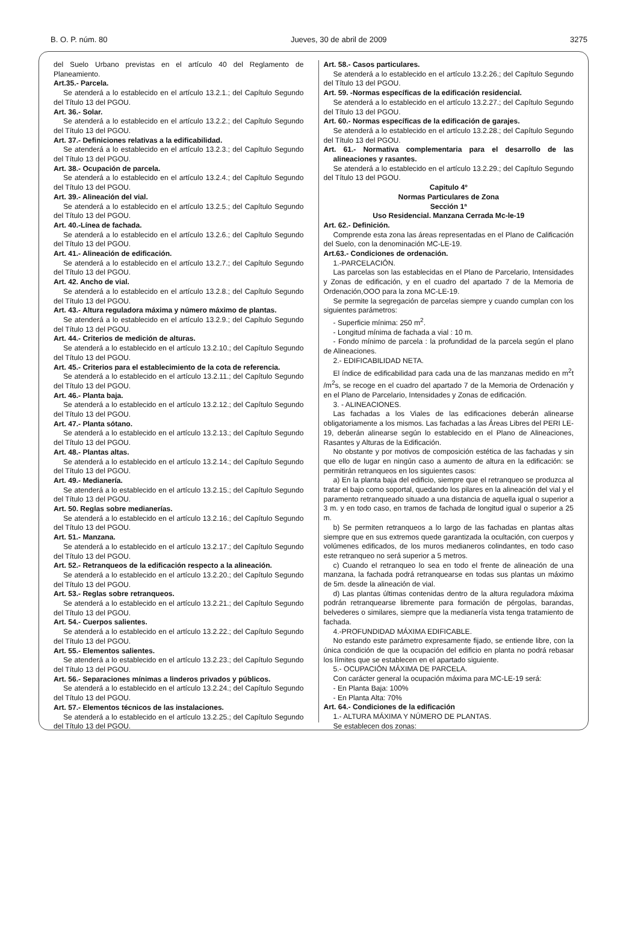B. O. P. núm. 80 Jueves, 30 de abril de 2009 3275
del Suelo Urbano previstas en el artículo 40 del Reglamento de Planeamiento.
Art.35.- Parcela.
Se atenderá a lo establecido en el artículo 13.2.1.; del Capítulo Segundo del Título 13 del PGOU.
Art. 36.- Solar.
Se atenderá a lo establecido en el artículo 13.2.2.; del Capítulo Segundo del Título 13 del PGOU.
Art. 37.- Definiciones relativas a la edificabilidad.
Se atenderá a lo establecido en el artículo 13.2.3.; del Capítulo Segundo del Título 13 del PGOU.
Art. 38.- Ocupación de parcela.
Se atenderá a lo establecido en el artículo 13.2.4.; del Capítulo Segundo del Título 13 del PGOU.
Art. 39.- Alineación del vial.
Se atenderá a lo establecido en el artículo 13.2.5.; del Capítulo Segundo del Título 13 del PGOU.
Art. 40.-Línea de fachada.
Se atenderá a lo establecido en el artículo 13.2.6.; del Capítulo Segundo del Título 13 del PGOU.
Art. 41.- Alineación de edificación.
Se atenderá a lo establecido en el artículo 13.2.7.; del Capítulo Segundo del Título 13 del PGOU.
Art. 42. Ancho de vial.
Se atenderá a lo establecido en el artículo 13.2.8.; del Capítulo Segundo del Título 13 del PGOU.
Art. 43.- Altura reguladora máxima y número máximo de plantas.
Se atenderá a lo establecido en el artículo 13.2.9.; del Capítulo Segundo del Título 13 del PGOU.
Art. 44.- Criterios de medición de alturas.
Se atenderá a lo establecido en el artículo 13.2.10.; del Capítulo Segundo del Título 13 del PGOU.
Art. 45.- Criterios para el establecimiento de la cota de referencia.
Se atenderá a lo establecido en el artículo 13.2.11.; del Capítulo Segundo del Título 13 del PGOU.
Art. 46.- Planta baja.
Se atenderá a lo establecido en el artículo 13.2.12.; del Capítulo Segundo del Título 13 del PGOU.
Art. 47.- Planta sótano.
Se atenderá a lo establecido en el artículo 13.2.13.; del Capítulo Segundo del Título 13 del PGOU.
Art. 48.- Plantas altas.
Se atenderá a lo establecido en el artículo 13.2.14.; del Capítulo Segundo del Título 13 del PGOU.
Art. 49.- Medianería.
Se atenderá a lo establecido en el artículo 13.2.15.; del Capítulo Segundo del Título 13 del PGOU.
Art. 50. Reglas sobre medianerías.
Se atenderá a lo establecido en el artículo 13.2.16.; del Capítulo Segundo del Título 13 del PGOU.
Art. 51.- Manzana.
Se atenderá a lo establecido en el artículo 13.2.17.; del Capítulo Segundo del Título 13 del PGOU.
Art. 52.- Retranqueos de la edificación respecto a la alineación.
Se atenderá a lo establecido en el artículo 13.2.20.; del Capítulo Segundo del Título 13 del PGOU.
Art. 53.- Reglas sobre retranqueos.
Se atenderá a lo establecido en el artículo 13.2.21.; del Capítulo Segundo del Título 13 del PGOU.
Art. 54.- Cuerpos salientes.
Se atenderá a lo establecido en el artículo 13.2.22.; del Capítulo Segundo del Título 13 del PGOU.
Art. 55.- Elementos salientes.
Se atenderá a lo establecido en el artículo 13.2.23.; del Capítulo Segundo del Título 13 del PGOU.
Art. 56.- Separaciones mínimas a linderos privados y públicos.
Se atenderá a lo establecido en el artículo 13.2.24.; del Capítulo Segundo del Título 13 del PGOU.
Art. 57.- Elementos técnicos de las instalaciones.
Se atenderá a lo establecido en el artículo 13.2.25.; del Capítulo Segundo del Título 13 del PGOU.
Art. 58.- Casos particulares.
Se atenderá a lo establecido en el artículo 13.2.26.; del Capítulo Segundo del Título 13 del PGOU.
Art. 59. -Normas específicas de la edificación residencial.
Se atenderá a lo establecido en el artículo 13.2.27.; del Capítulo Segundo del Título 13 del PGOU.
Art. 60.- Normas específicas de la edificación de garajes.
Se atenderá a lo establecido en el artículo 13.2.28.; del Capítulo Segundo del Título 13 del PGOU.
Art. 61.- Normativa complementaria para el desarrollo de las alineaciones y rasantes.
Se atenderá a lo establecido en el artículo 13.2.29.; del Capítulo Segundo del Título 13 del PGOU.
Capitulo 4º
Normas Particulares de Zona
Sección 1ª
Uso Residencial. Manzana Cerrada Mc-le-19
Art. 62.- Definición.
Comprende esta zona las áreas representadas en el Plano de Calificación del Suelo, con la denominación MC-LE-19.
Art.63.- Condiciones de ordenación.
1.-PARCELACIÓN.
Las parcelas son las establecidas en el Plano de Parcelario, Intensidades y Zonas de edificación, y en el cuadro del apartado 7 de la Memoria de Ordenación,OOO para la zona MC-LE-19.
Se permite la segregación de parcelas siempre y cuando cumplan con los siguientes parámetros:
- Superficie mínima: 250 m<sup>2</sup>.
- Longitud mínima de fachada a vial : 10 m.
- Fondo mínimo de parcela : la profundidad de la parcela según el plano de Alineaciones.
2.- EDIFICABILIDAD NETA.
El índice de edificabilidad para cada una de las manzanas medido en m<sup>2</sup>t /m<sup>2</sup>s, se recoge en el cuadro del apartado 7 de la Memoria de Ordenación y en el Plano de Parcelario, Intensidades y Zonas de edificación.
3. - ALINEACIONES.
Las fachadas a los Viales de las edificaciones deberán alinearse obligatoriamente a los mismos. Las fachadas a las Áreas Libres del PERI LE-19, deberán alinearse según lo establecido en el Plano de Alineaciones, Rasantes y Alturas de la Edificación.
No obstante y por motivos de composición estética de las fachadas y sin que ello de lugar en ningún caso a aumento de altura en la edificación: se permitirán retranqueos en los siguientes casos:
a) En la planta baja del edificio, siempre que el retranqueo se produzca al tratar el bajo como soportal, quedando los pilares en la alineación del vial y el paramento retranqueado situado a una distancia de aquella igual o superior a 3 m. y en todo caso, en tramos de fachada de longitud igual o superior a 25 m.
b) Se permiten retranqueos a lo largo de las fachadas en plantas altas siempre que en sus extremos quede garantizada la ocultación, con cuerpos y volúmenes edificados, de los muros medianeros colindantes, en todo caso este retranqueo no será superior a 5 metros.
c) Cuando el retranqueo lo sea en todo el frente de alineación de una manzana, la fachada podrá retranquearse en todas sus plantas un máximo de 5m. desde la alineación de vial.
d) Las plantas últimas contenidas dentro de la altura reguladora máxima podrán retranquearse libremente para formación de pérgolas, barandas, belvederes o similares, siempre que la medianería vista tenga tratamiento de fachada.
4.-PROFUNDIDAD MÁXIMA EDIFICABLE.
No estando este parámetro expresamente fijado, se entiende libre, con la única condición de que la ocupación del edificio en planta no podrá rebasar los límites que se establecen en el apartado siguiente.
5.- OCUPACIÓN MÁXIMA DE PARCELA.
Con carácter general la ocupación máxima para MC-LE-19 será:
- En Planta Baja: 100%
- En Planta Alta: 70%
Art. 64.- Condiciones de la edificación
1.- ALTURA MÁXIMA Y NÚMERO DE PLANTAS.
Se establecen dos zonas: